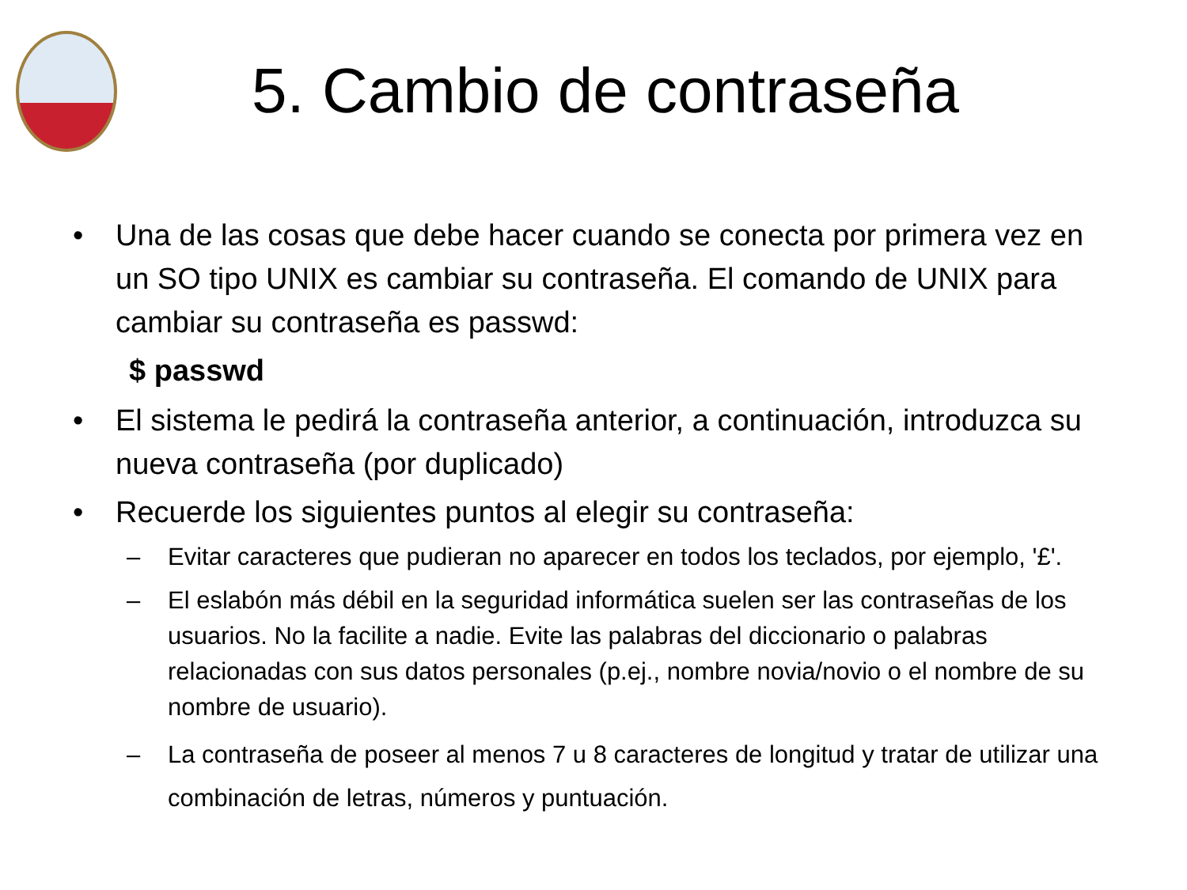5. Cambio de contraseña
• Una de las cosas que debe hacer cuando se conecta por primera vez en un SO tipo UNIX es cambiar su contraseña. El comando de UNIX para cambiar su contraseña es passwd:
$ passwd
• El sistema le pedirá la contraseña anterior, a continuación, introduzca su nueva contraseña (por duplicado)
• Recuerde los siguientes puntos al elegir su contraseña:
– Evitar caracteres que pudieran no aparecer en todos los teclados, por ejemplo, '£'.
– El eslabón más débil en la seguridad informática suelen ser las contraseñas de los usuarios. No la facilite a nadie. Evite las palabras del diccionario o palabras relacionadas con sus datos personales (p.ej., nombre novia/novio o el nombre de su nombre de usuario).
– La contraseña de poseer al menos 7 u 8 caracteres de longitud y tratar de utilizar una combinación de letras, números y puntuación.